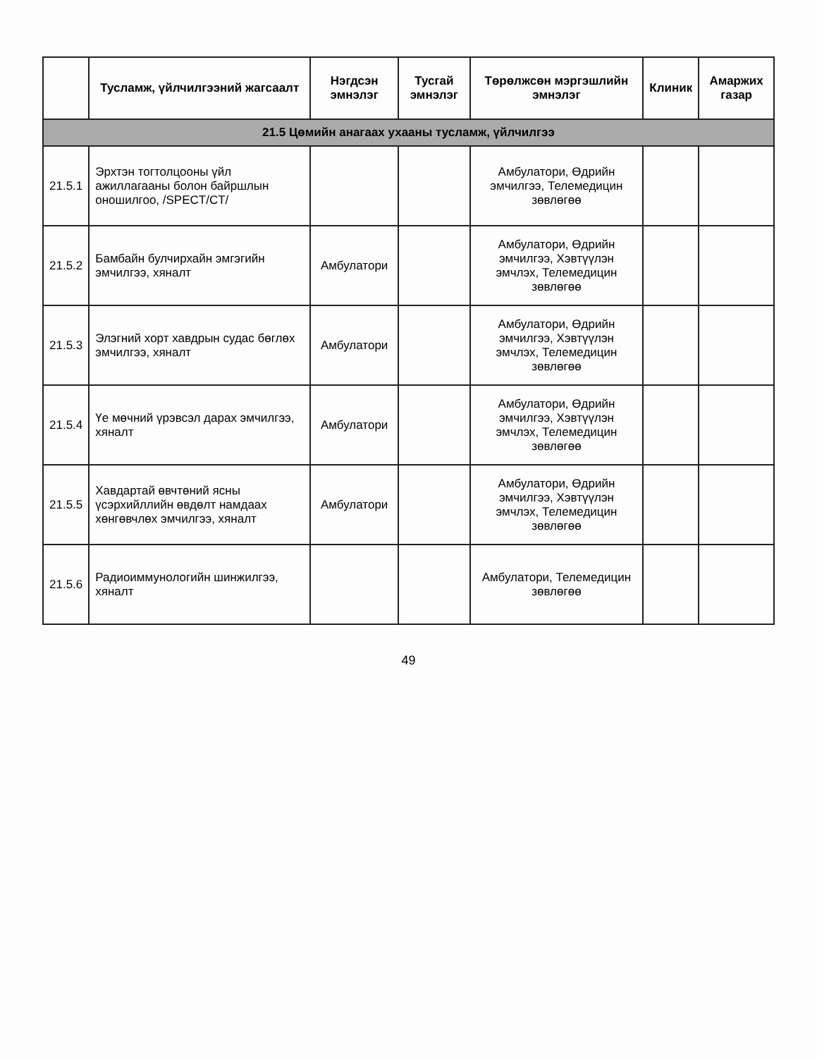| | Тусламж, үйлчилгээний жагсаалт | Нэгдсэн эмнэлэг | Тусгай эмнэлэг | Төрөлжсөн мэргэшлийн эмнэлэг | Клиник | Амаржих газар |
| --- | --- | --- | --- | --- | --- | --- |
| 21.5 Цөмийн анагаах ухааны тусламж, үйлчилгээ | | | | | | |
| 21.5.1 | Эрхтэн тогтолцооны үйл ажиллагааны болон байршлын оношилгоо, /SPECT/CT/ | | | Амбулатори, Өдрийн эмчилгээ, Телемедицин зөвлөгөө | | |
| 21.5.2 | Бамбайн булчирхайн эмгэгийн эмчилгээ, хяналт | Амбулатори | | Амбулатори, Өдрийн эмчилгээ, Хэвтүүлэн эмчлэх, Телемедицин зөвлөгөө | | |
| 21.5.3 | Элэгний хорт хавдрын судас бөглөх эмчилгээ, хяналт | Амбулатори | | Амбулатори, Өдрийн эмчилгээ, Хэвтүүлэн эмчлэх, Телемедицин зөвлөгөө | | |
| 21.5.4 | Үе мөчний үрэвсэл дарах эмчилгээ, хяналт | Амбулатори | | Амбулатори, Өдрийн эмчилгээ, Хэвтүүлэн эмчлэх, Телемедицин зөвлөгөө | | |
| 21.5.5 | Хавдартай өвчтөний ясны үсэрхийллийн өвдөлт намдаах хөнгөвчлөх эмчилгээ, хяналт | Амбулатори | | Амбулатори, Өдрийн эмчилгээ, Хэвтүүлэн эмчлэх, Телемедицин зөвлөгөө | | |
| 21.5.6 | Радиоиммунологийн шинжилгээ, хяналт | | | Амбулатори, Телемедицин зөвлөгөө | | |
49